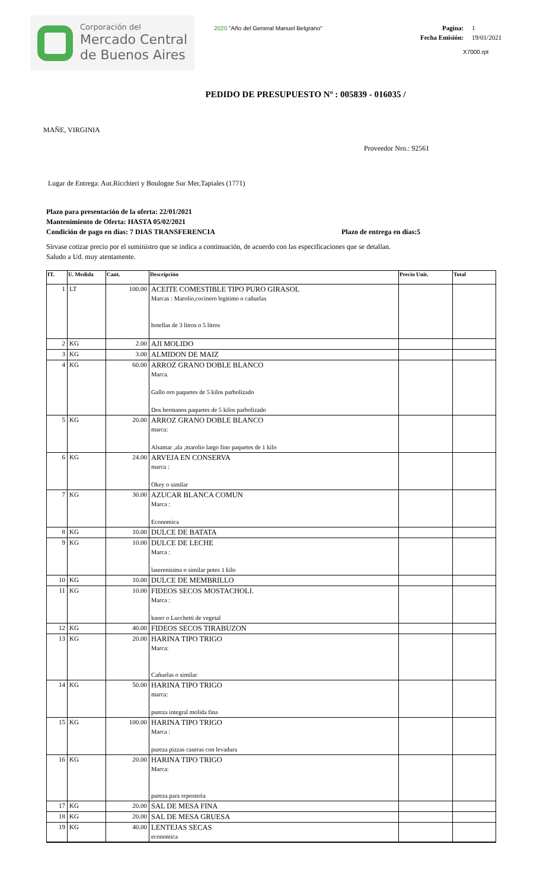Corporación del
Mercado Central
de Buenos Aires
2020 "Año del General Manuel Belgrano"
| Pagina: | 1 |
| Fecha Emisión: | 19/01/2021 |
X7000.rpt
PEDIDO DE PRESUPUESTO Nº : 005839 - 016035 /
MAÑE, VIRGINIA
Proveedor Nro.: 92561
Lugar de Entrega: Aut.Ricchieri y Boulogne Sur Mer,Tapiales (1771)
Plazo para presentación de la oferta: 22/01/2021
Mantenimiento de Oferta: HASTA 05/02/2021
Condición de pago en días: 7 DIAS TRANSFERENCIA Plazo de entrega en días:5
Sírvase cotizar precio por el suministro que se indica a continuación, de acuerdo con las especificaciones que se detallan.
Saludo a Ud. muy atentamente.
| IT. | U. Medida | Cant. | Descripción | Precio Unit. | Total |
| --- | --- | --- | --- | --- | --- |
| 1 | LT | 100.00 | ACEITE COMESTIBLE TIPO PURO GIRASOL Marcas : Marolio,cocinero legitimo o cañuelas botellas de 3 litros o 5 litros | | |
| 2 | KG | 2.00 | AJI MOLIDO | | |
| 3 | KG | 3.00 | ALMIDON DE MAIZ | | |
| 4 | KG | 60.00 | ARROZ GRANO DOBLE BLANCO Marca. Gallo oro paquetes de 5 kilos parbolizado Dos hermanos paquetes de 5 kilos parbolizado | | |
| 5 | KG | 20.00 | ARROZ GRANO DOBLE BLANCO marca: Alsamar ,ala ,marolio largo fino paquetes de 1 kilo | | |
| 6 | KG | 24.00 | ARVEJA EN CONSERVA marca : Okey o similar | | |
| 7 | KG | 30.00 | AZUCAR BLANCA COMUN Marca : Economica | | |
| 8 | KG | 10.00 | DULCE DE BATATA | | |
| 9 | KG | 10.00 | DULCE DE LECHE Marca : laserenisima o similar potes 1 kilo | | |
| 10 | KG | 10.00 | DULCE DE MEMBRILLO | | |
| 11 | KG | 10.00 | FIDEOS SECOS MOSTACHOLI. Marca : knorr o Lucchetti de vegetal | | |
| 12 | KG | 40.00 | FIDEOS SECOS TIRABUZON | | |
| 13 | KG | 20.00 | HARINA TIPO TRIGO Marca: Cañuelas o similar | | |
| 14 | KG | 50.00 | HARINA TIPO TRIGO marca: pureza integral molida fina | | |
| 15 | KG | 100.00 | HARINA TIPO TRIGO Marca : pureza pizzas caseras con levadura | | |
| 16 | KG | 20.00 | HARINA TIPO TRIGO Marca: pureza para reposteria | | |
| 17 | KG | 20.00 | SAL DE MESA FINA | | |
| 18 | KG | 20.00 | SAL DE MESA GRUESA | | |
| 19 | KG | 40.00 | LENTEJAS SECAS economica | | |